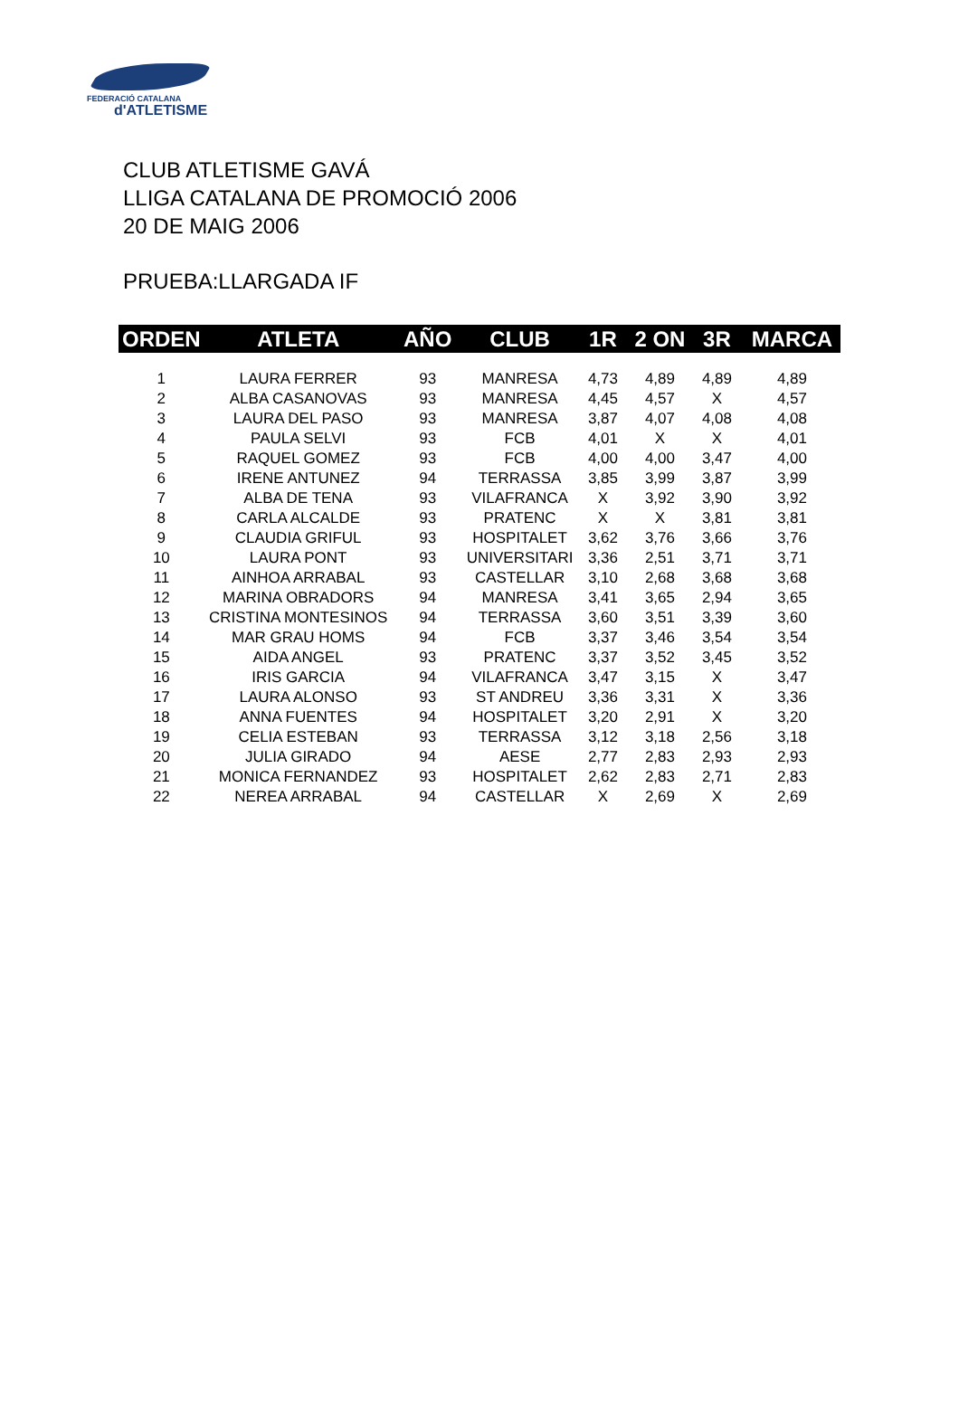FEDERACIÓ CATALANA
d'ATLETISME
CLUB ATLETISME GAVÁ
LLIGA CATALANA DE PROMOCIÓ 2006
20 DE MAIG 2006
PRUEBA:LLARGADA IF
| ORDEN | ATLETA | AÑO | CLUB | 1R | 2 ON | 3R | MARCA |
| --- | --- | --- | --- | --- | --- | --- | --- |
| 1 | LAURA FERRER | 93 | MANRESA | 4,73 | 4,89 | 4,89 | 4,89 |
| 2 | ALBA CASANOVAS | 93 | MANRESA | 4,45 | 4,57 | X | 4,57 |
| 3 | LAURA DEL PASO | 93 | MANRESA | 3,87 | 4,07 | 4,08 | 4,08 |
| 4 | PAULA SELVI | 93 | FCB | 4,01 | X | X | 4,01 |
| 5 | RAQUEL GOMEZ | 93 | FCB | 4,00 | 4,00 | 3,47 | 4,00 |
| 6 | IRENE ANTUNEZ | 94 | TERRASSA | 3,85 | 3,99 | 3,87 | 3,99 |
| 7 | ALBA DE TENA | 93 | VILAFRANCA | X | 3,92 | 3,90 | 3,92 |
| 8 | CARLA ALCALDE | 93 | PRATENC | X | X | 3,81 | 3,81 |
| 9 | CLAUDIA GRIFUL | 93 | HOSPITALET | 3,62 | 3,76 | 3,66 | 3,76 |
| 10 | LAURA PONT | 93 | UNIVERSITARI | 3,36 | 2,51 | 3,71 | 3,71 |
| 11 | AINHOA ARRABAL | 93 | CASTELLAR | 3,10 | 2,68 | 3,68 | 3,68 |
| 12 | MARINA OBRADORS | 94 | MANRESA | 3,41 | 3,65 | 2,94 | 3,65 |
| 13 | CRISTINA MONTESINOS | 94 | TERRASSA | 3,60 | 3,51 | 3,39 | 3,60 |
| 14 | MAR GRAU HOMS | 94 | FCB | 3,37 | 3,46 | 3,54 | 3,54 |
| 15 | AIDA ANGEL | 93 | PRATENC | 3,37 | 3,52 | 3,45 | 3,52 |
| 16 | IRIS GARCIA | 94 | VILAFRANCA | 3,47 | 3,15 | X | 3,47 |
| 17 | LAURA ALONSO | 93 | ST ANDREU | 3,36 | 3,31 | X | 3,36 |
| 18 | ANNA FUENTES | 94 | HOSPITALET | 3,20 | 2,91 | X | 3,20 |
| 19 | CELIA ESTEBAN | 93 | TERRASSA | 3,12 | 3,18 | 2,56 | 3,18 |
| 20 | JULIA GIRADO | 94 | AESE | 2,77 | 2,83 | 2,93 | 2,93 |
| 21 | MONICA FERNANDEZ | 93 | HOSPITALET | 2,62 | 2,83 | 2,71 | 2,83 |
| 22 | NEREA ARRABAL | 94 | CASTELLAR | X | 2,69 | X | 2,69 |